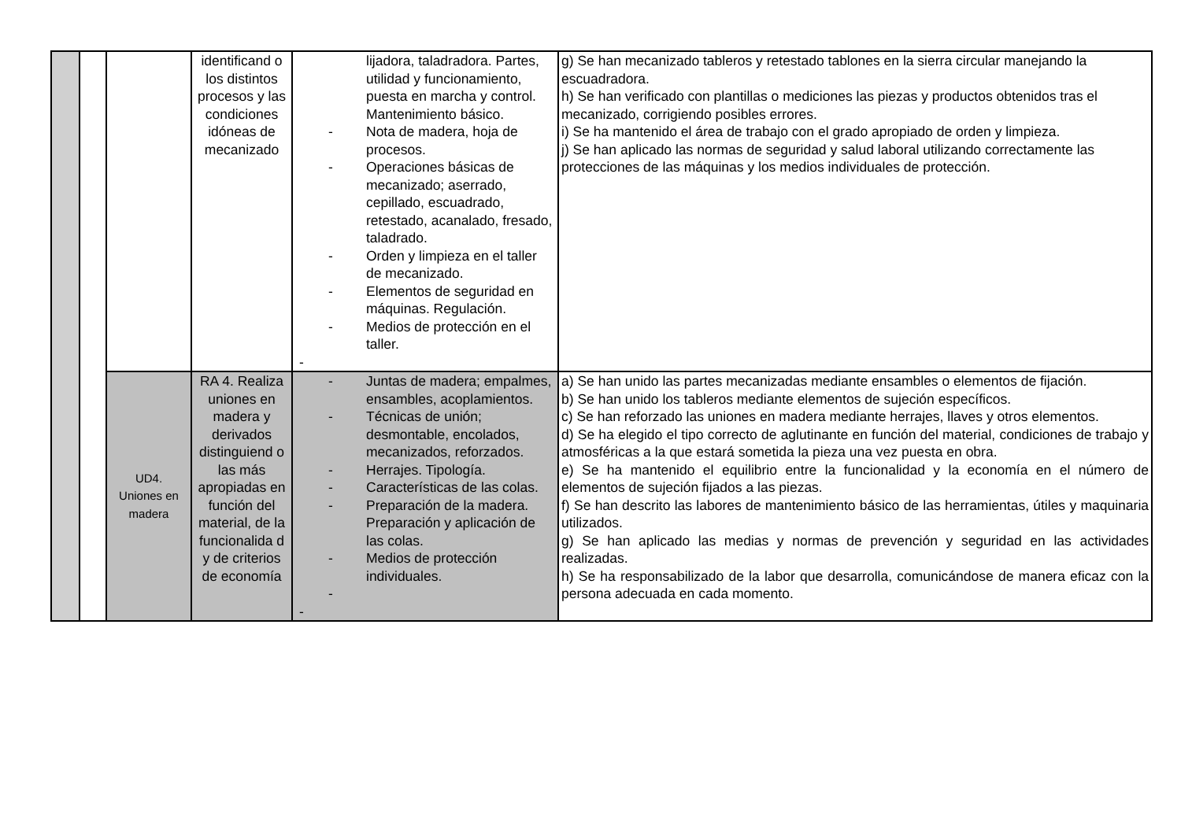| | | | identificand o los distintos procesos y las condiciones idóneas de mecanizado | lijadora, taladradora. Partes, utilidad y funcionamiento, puesta en marcha y control. Mantenimiento básico. - Nota de madera, hoja de procesos. - Operaciones básicas de mecanizado; aserrado, cepillado, escuadrado, retestado, acanalado, fresado, taladrado. - Orden y limpieza en el taller de mecanizado. - Elementos de seguridad en máquinas. Regulación. - Medios de protección en el taller. - | g) Se han mecanizado tableros y retestado tablones en la sierra circular manejando la escuadradora. h) Se han verificado con plantillas o mediciones las piezas y productos obtenidos tras el mecanizado, corrigiendo posibles errores. i) Se ha mantenido el área de trabajo con el grado apropiado de orden y limpieza. j) Se han aplicado las normas de seguridad y salud laboral utilizando correctamente las protecciones de las máquinas y los medios individuales de protección. |
| | | UD4. Uniones en madera | RA 4. Realiza uniones en madera y derivados distinguiend o las más apropiadas en función del material, de la funcionalida d y de criterios de economía | - Juntas de madera; empalmes, ensambles, acoplamientos. - Técnicas de unión; desmontable, encolados, mecanizados, reforzados. - Herrajes. Tipología. - Características de las colas. - Preparación de la madera. Preparación y aplicación de las colas. - Medios de protección individuales. - - | a) Se han unido las partes mecanizadas mediante ensambles o elementos de fijación. b) Se han unido los tableros mediante elementos de sujeción específicos. c) Se han reforzado las uniones en madera mediante herrajes, llaves y otros elementos. d) Se ha elegido el tipo correcto de aglutinante en función del material, condiciones de trabajo y atmosféricas a la que estará sometida la pieza una vez puesta en obra. e) Se ha mantenido el equilibrio entre la funcionalidad y la economía en el número de elementos de sujeción fijados a las piezas. f) Se han descrito las labores de mantenimiento básico de las herramientas, útiles y maquinaria utilizados. g) Se han aplicado las medias y normas de prevención y seguridad en las actividades realizadas. h) Se ha responsabilizado de la labor que desarrolla, comunicándose de manera eficaz con la persona adecuada en cada momento. |